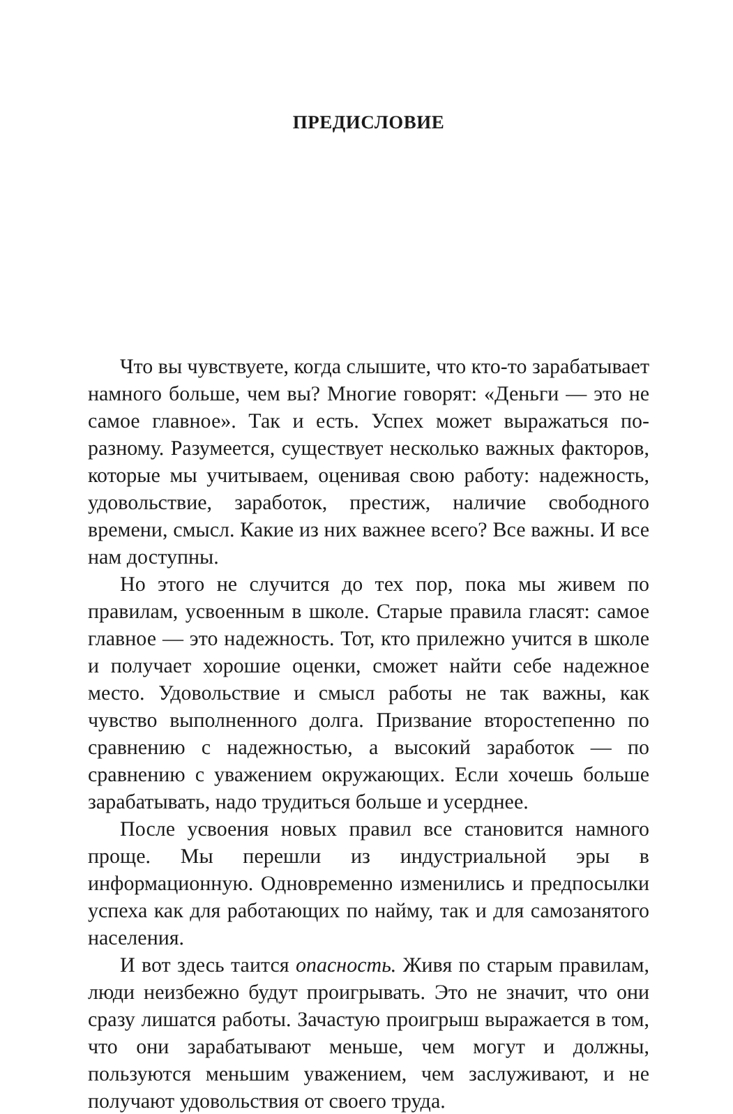ПРЕДИСЛОВИЕ
Что вы чувствуете, когда слышите, что кто-то зарабатывает намного больше, чем вы? Многие говорят: «Деньги — это не самое главное». Так и есть. Успех может выражаться по-разному. Разумеется, существует несколько важных факторов, которые мы учитываем, оценивая свою работу: надежность, удовольствие, заработок, престиж, наличие свободного времени, смысл. Какие из них важнее всего? Все важны. И все нам доступны.
Но этого не случится до тех пор, пока мы живем по правилам, усвоенным в школе. Старые правила гласят: самое главное — это надежность. Тот, кто прилежно учится в школе и получает хорошие оценки, сможет найти себе надежное место. Удовольствие и смысл работы не так важны, как чувство выполненного долга. Призвание второстепенно по сравнению с надежностью, а высокий заработок — по сравнению с уважением окружающих. Если хочешь больше зарабатывать, надо трудиться больше и усерднее.
После усвоения новых правил все становится намного проще. Мы перешли из индустриальной эры в информационную. Одновременно изменились и предпосылки успеха как для работающих по найму, так и для самозанятого населения.
И вот здесь таится опасность. Живя по старым правилам, люди неизбежно будут проигрывать. Это не значит, что они сразу лишатся работы. Зачастую проигрыш выражается в том, что они зарабатывают меньше, чем могут и должны, пользуются меньшим уважением, чем заслуживают, и не получают удовольствия от своего труда.